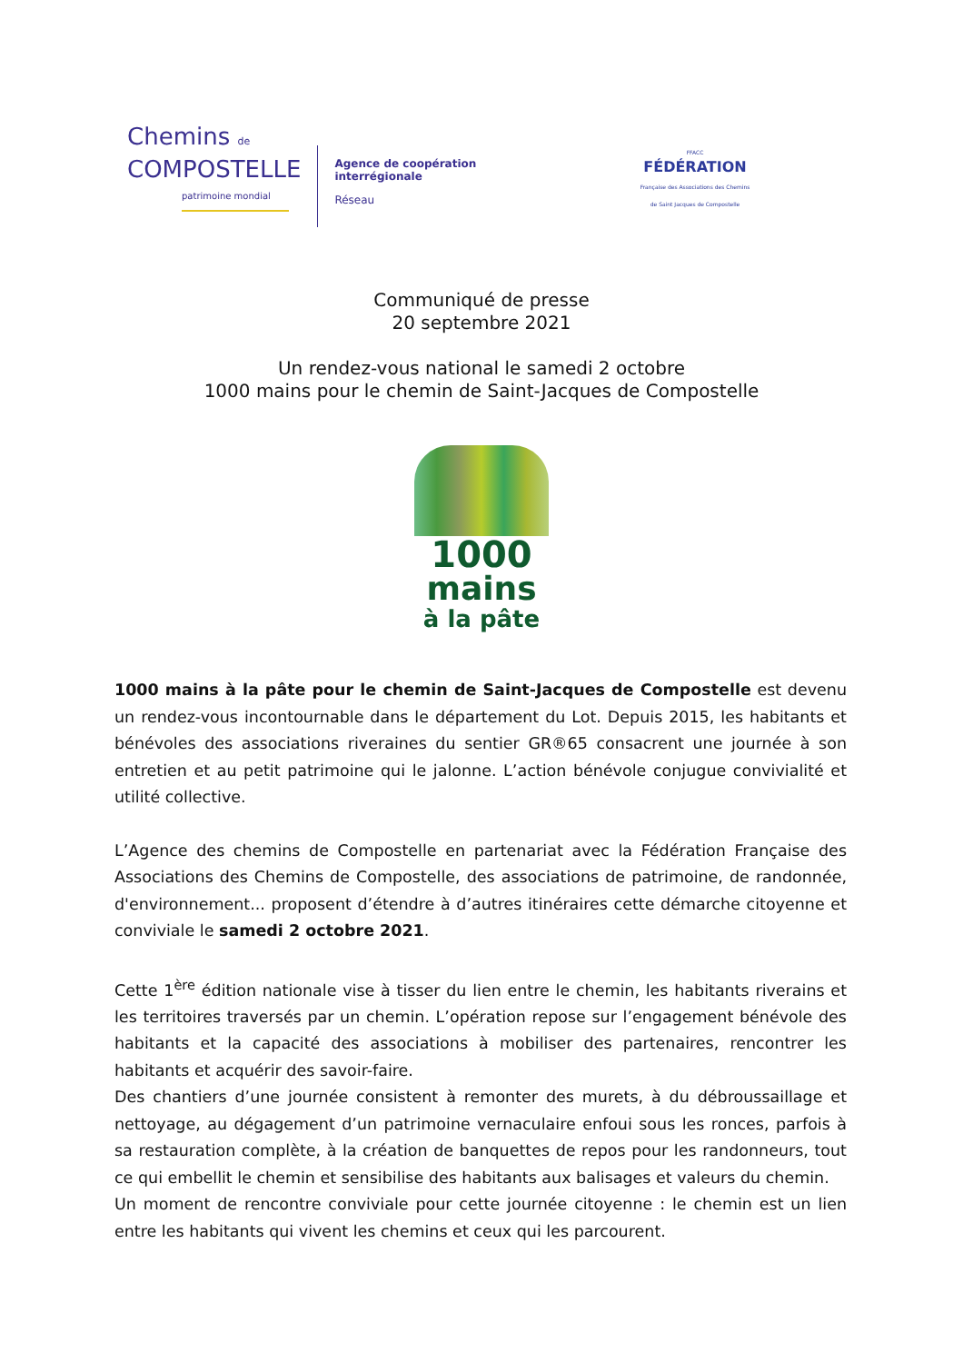Chemins de
COMPOSTELLE
patrimoine mondial
Agence de coopération
interrégionale
Réseau
FFACC
FÉDÉRATION
Française des Associations des Chemins de Saint Jacques de Compostelle
Communiqué de presse
20 septembre 2021
Un rendez-vous national le samedi 2 octobre
1000 mains pour le chemin de Saint-Jacques de Compostelle
1000
mains
à la pâte
1000 mains à la pâte pour le chemin de Saint-Jacques de Compostelle est devenu un rendez-vous incontournable dans le département du Lot. Depuis 2015, les habitants et bénévoles des associations riveraines du sentier GR®65 consacrent une journée à son entretien et au petit patrimoine qui le jalonne. L’action bénévole conjugue convivialité et utilité collective.
L’Agence des chemins de Compostelle en partenariat avec la Fédération Française des Associations des Chemins de Compostelle, des associations de patrimoine, de randonnée, d'environnement... proposent d’étendre à d’autres itinéraires cette démarche citoyenne et conviviale le samedi 2 octobre 2021.
Cette 1<sup>ère</sup> édition nationale vise à tisser du lien entre le chemin, les habitants riverains et les territoires traversés par un chemin. L’opération repose sur l’engagement bénévole des habitants et la capacité des associations à mobiliser des partenaires, rencontrer les habitants et acquérir des savoir-faire.
Des chantiers d’une journée consistent à remonter des murets, à du débroussaillage et nettoyage, au dégagement d’un patrimoine vernaculaire enfoui sous les ronces, parfois à sa restauration complète, à la création de banquettes de repos pour les randonneurs, tout ce qui embellit le chemin et sensibilise des habitants aux balisages et valeurs du chemin.
Un moment de rencontre conviviale pour cette journée citoyenne : le chemin est un lien entre les habitants qui vivent les chemins et ceux qui les parcourent.